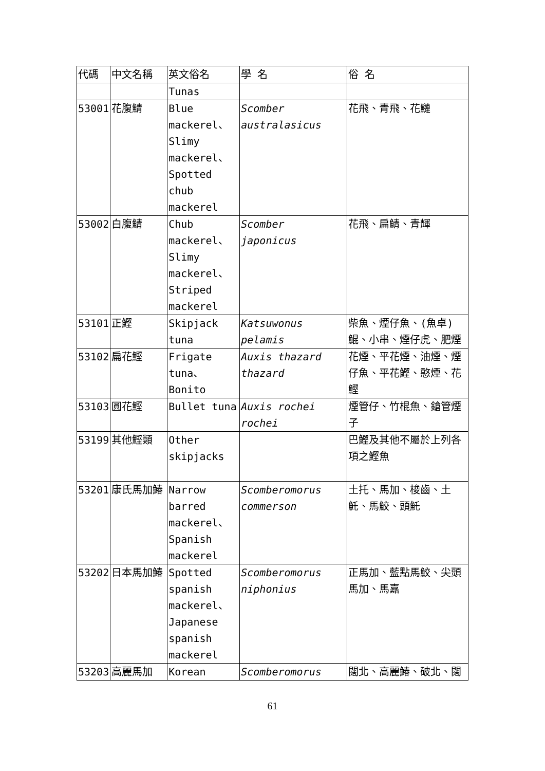| 代碼 | 中文名稱 | 英文俗名 | 學 名 | 俗 名 |
| --- | --- | --- | --- | --- |
| | | Tunas | | |
| 53001 | 花腹鯖 | Blue mackerel、Slimy mackerel、Spotted chub mackerel | Scomber australasicus | 花飛、青飛、花鰱 |
| 53002 | 白腹鯖 | Chub mackerel、Slimy mackerel、Striped mackerel | Scomber japonicus | 花飛、扁鯖、青輝 |
| 53101 | 正鰹 | Skipjack tuna | Katsuwonus pelamis | 柴魚、煙仔魚、(魚卓)鯤、小串、煙仔虎、肥煙 |
| 53102 | 扁花鰹 | Frigate tuna、Bonito | Auxis thazard thazard | 花煙、平花煙、油煙、煙仔魚、平花鰹、憨煙、花鰹 |
| 53103 | 圓花鰹 | Bullet tuna | Auxis rochei rochei | 煙管仔、竹棍魚、鎗管煙子 |
| 53199 | 其他鰹類 | Other skipjacks | | 巴鰹及其他不屬於上列各項之鰹魚 |
| 53201 | 康氏馬加鰆 | Narrow barred mackerel、Spanish mackerel | Scomberomorus commerson | 土托、馬加、梭齒、土魠、馬鮫、頭魠 |
| 53202 | 日本馬加鰆 | Spotted spanish mackerel、Japanese spanish mackerel | Scomberomorus niphonius | 正馬加、藍點馬鮫、尖頭馬加、馬嘉 |
| 53203 | 高麗馬加 | Korean | Scomberomorus | 闊北、高麗鰆、破北、闊 |
61